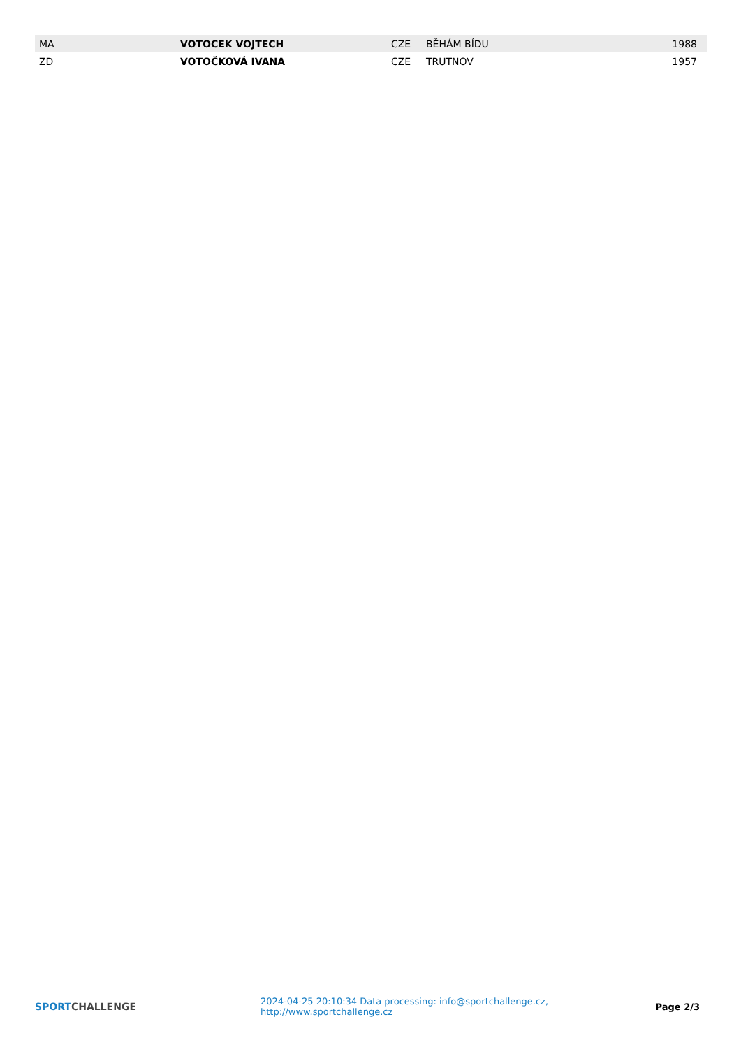| MA | VOTOCEK VOJTECH | CZE | BĚHÁM BÍDU | 1988 |
| ZD | VOTOČKOVÁ IVANA | CZE | TRUTNOV | 1957 |
SPORT CHALLENGE
2024-04-25 20:10:34 Data processing: info@sportchallenge.cz, http://www.sportchallenge.cz
Page 2/3